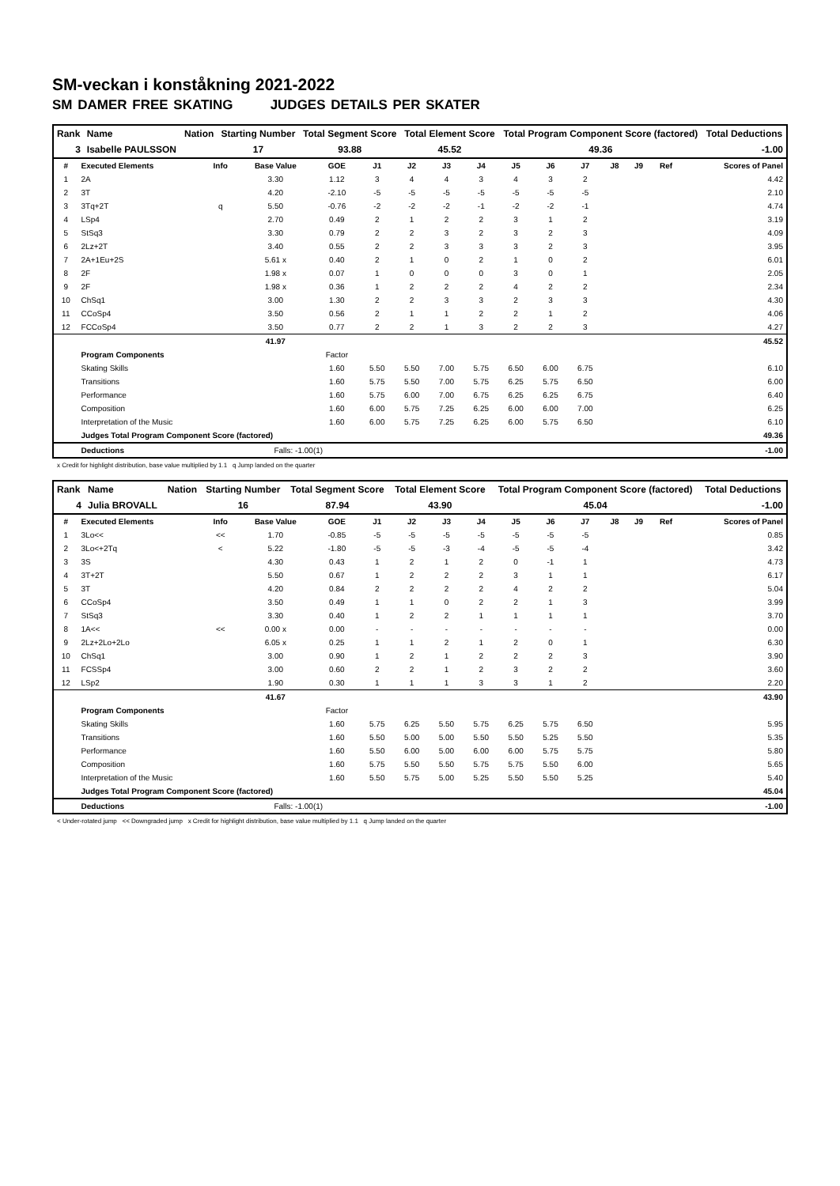SM-veckan i konståkning 2021-2022
SM DAMER FREE SKATING JUDGES DETAILS PER SKATER
| Rank | Name | Nation | Starting Number | Total Segment Score | Total Element Score | Total Program Component Score (factored) | Total Deductions |
| --- | --- | --- | --- | --- | --- | --- | --- |
| 3 | Isabelle PAULSSON | | 17 | 93.88 | 45.52 | 49.36 | -1.00 |
| # | Executed Elements | Info | Base Value | GOE | J1 | J2 | J3 | J4 | J5 | J6 | J7 | J8 | J9 | Ref | Scores of Panel |
| --- | --- | --- | --- | --- | --- | --- | --- | --- | --- | --- | --- | --- | --- | --- | --- |
| 1 | 2A | | 3.30 | 1.12 | 3 | 4 | 4 | 3 | 4 | 3 | 2 | | | | 4.42 |
| 2 | 3T | | 4.20 | -2.10 | -5 | -5 | -5 | -5 | -5 | -5 | -5 | | | | 2.10 |
| 3 | 3Tq+2T | q | 5.50 | -0.76 | -2 | -2 | -2 | -1 | -2 | -2 | -1 | | | | 4.74 |
| 4 | LSp4 | | 2.70 | 0.49 | 2 | 1 | 2 | 2 | 3 | 1 | 2 | | | | 3.19 |
| 5 | StSq3 | | 3.30 | 0.79 | 2 | 2 | 3 | 2 | 3 | 2 | 3 | | | | 4.09 |
| 6 | 2Lz+2T | | 3.40 | 0.55 | 2 | 2 | 3 | 3 | 3 | 2 | 3 | | | | 3.95 |
| 7 | 2A+1Eu+2S | | 5.61 x | 0.40 | 2 | 1 | 0 | 2 | 1 | 0 | 2 | | | | 6.01 |
| 8 | 2F | | 1.98 x | 0.07 | 1 | 0 | 0 | 0 | 3 | 0 | 1 | | | | 2.05 |
| 9 | 2F | | 1.98 x | 0.36 | 1 | 2 | 2 | 2 | 4 | 2 | 2 | | | | 2.34 |
| 10 | ChSq1 | | 3.00 | 1.30 | 2 | 2 | 3 | 3 | 2 | 3 | 3 | | | | 4.30 |
| 11 | CCoSp4 | | 3.50 | 0.56 | 2 | 1 | 1 | 2 | 2 | 1 | 2 | | | | 4.06 |
| 12 | FCCoSp4 | | 3.50 | 0.77 | 2 | 2 | 1 | 3 | 2 | 2 | 3 | | | | 4.27 |
| | | | 41.97 | | | | | | | | | | | | 45.52 |
| | Program Components | | | Factor | | | | | | | | | | | |
| | Skating Skills | | | 1.60 | 5.50 | 5.50 | 7.00 | 5.75 | 6.50 | 6.00 | 6.75 | | | | 6.10 |
| | Transitions | | | 1.60 | 5.75 | 5.50 | 7.00 | 5.75 | 6.25 | 5.75 | 6.50 | | | | 6.00 |
| | Performance | | | 1.60 | 5.75 | 6.00 | 7.00 | 6.75 | 6.25 | 6.25 | 6.75 | | | | 6.40 |
| | Composition | | | 1.60 | 6.00 | 5.75 | 7.25 | 6.25 | 6.00 | 6.00 | 7.00 | | | | 6.25 |
| | Interpretation of the Music | | | 1.60 | 6.00 | 5.75 | 7.25 | 6.25 | 6.00 | 5.75 | 6.50 | | | | 6.10 |
| | Judges Total Program Component Score (factored) | | | | | | | | | | | | | | 49.36 |
| | Deductions | | Falls: -1.00(1) | | | | | | | | | | | | -1.00 |
x Credit for highlight distribution, base value multiplied by 1.1 q Jump landed on the quarter
| Rank | Name | Nation | Starting Number | Total Segment Score | Total Element Score | Total Program Component Score (factored) | Total Deductions |
| --- | --- | --- | --- | --- | --- | --- | --- |
| 4 | Julia BROVALL | | 16 | 87.94 | 43.90 | 45.04 | -1.00 |
| # | Executed Elements | Info | Base Value | GOE | J1 | J2 | J3 | J4 | J5 | J6 | J7 | J8 | J9 | Ref | Scores of Panel |
| --- | --- | --- | --- | --- | --- | --- | --- | --- | --- | --- | --- | --- | --- | --- | --- |
| 1 | 3Lo<< | << | 1.70 | -0.85 | -5 | -5 | -5 | -5 | -5 | -5 | -5 | | | | 0.85 |
| 2 | 3Lo<+2Tq | < | 5.22 | -1.80 | -5 | -5 | -3 | -4 | -5 | -5 | -4 | | | | 3.42 |
| 3 | 3S | | 4.30 | 0.43 | 1 | 2 | 1 | 2 | 0 | -1 | 1 | | | | 4.73 |
| 4 | 3T+2T | | 5.50 | 0.67 | 1 | 2 | 2 | 2 | 3 | 1 | 1 | | | | 6.17 |
| 5 | 3T | | 4.20 | 0.84 | 2 | 2 | 2 | 2 | 4 | 2 | 2 | | | | 5.04 |
| 6 | CCoSp4 | | 3.50 | 0.49 | 1 | 1 | 0 | 2 | 2 | 1 | 3 | | | | 3.99 |
| 7 | StSq3 | | 3.30 | 0.40 | 1 | 2 | 2 | 1 | 1 | 1 | 1 | | | | 3.70 |
| 8 | 1A<< | << | 0.00 x | 0.00 | - | - | - | - | - | - | - | | | | 0.00 |
| 9 | 2Lz+2Lo+2Lo | | 6.05 x | 0.25 | 1 | 1 | 2 | 1 | 2 | 0 | 1 | | | | 6.30 |
| 10 | ChSq1 | | 3.00 | 0.90 | 1 | 2 | 1 | 2 | 2 | 2 | 3 | | | | 3.90 |
| 11 | FCSSp4 | | 3.00 | 0.60 | 2 | 2 | 1 | 2 | 3 | 2 | 2 | | | | 3.60 |
| 12 | LSp2 | | 1.90 | 0.30 | 1 | 1 | 1 | 3 | 3 | 1 | 2 | | | | 2.20 |
| | | | 41.67 | | | | | | | | | | | | 43.90 |
| | Program Components | | | Factor | | | | | | | | | | | |
| | Skating Skills | | | 1.60 | 5.75 | 6.25 | 5.50 | 5.75 | 6.25 | 5.75 | 6.50 | | | | 5.95 |
| | Transitions | | | 1.60 | 5.50 | 5.00 | 5.00 | 5.50 | 5.50 | 5.25 | 5.50 | | | | 5.35 |
| | Performance | | | 1.60 | 5.50 | 6.00 | 5.00 | 6.00 | 6.00 | 5.75 | 5.75 | | | | 5.80 |
| | Composition | | | 1.60 | 5.75 | 5.50 | 5.50 | 5.75 | 5.75 | 5.50 | 6.00 | | | | 5.65 |
| | Interpretation of the Music | | | 1.60 | 5.50 | 5.75 | 5.00 | 5.25 | 5.50 | 5.50 | 5.25 | | | | 5.40 |
| | Judges Total Program Component Score (factored) | | | | | | | | | | | | | | 45.04 |
| | Deductions | | Falls: -1.00(1) | | | | | | | | | | | | -1.00 |
< Under-rotated jump << Downgraded jump x Credit for highlight distribution, base value multiplied by 1.1 q Jump landed on the quarter